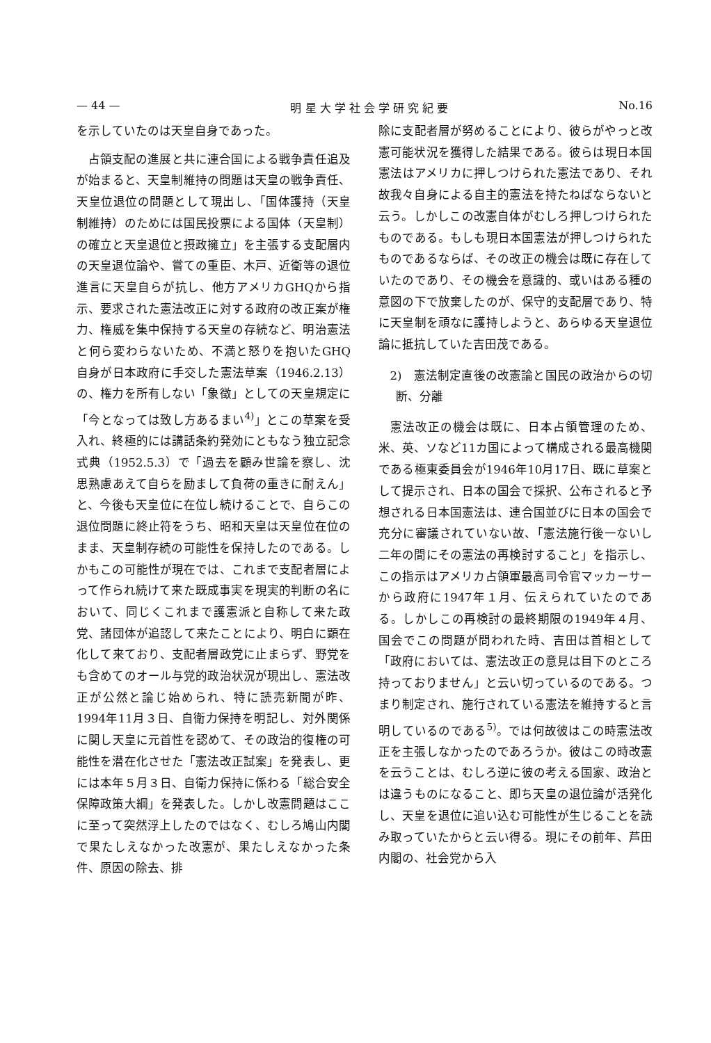— 44 — 明 星 大 学 社 会 学 研 究 紀 要 No.16
を示していたのは天皇自身であった。
占領支配の進展と共に連合国による戦争責任追及が始まると、天皇制維持の問題は天皇の戦争責任、天皇位退位の問題として現出し、「国体護持（天皇制維持）のためには国民投票による国体（天皇制）の確立と天皇退位と摂政擁立」を主張する支配層内の天皇退位論や、嘗ての重臣、木戸、近衛等の退位進言に天皇自らが抗し、他方アメリカGHQから指示、要求された憲法改正に対する政府の改正案が権力、権威を集中保持する天皇の存続など、明治憲法と何ら変わらないため、不満と怒りを抱いたGHQ自身が日本政府に手交した憲法草案（1946.2.13）の、権力を所有しない「象徴」としての天皇規定に「今となっては致し方あるまい<sup>4)</sup>」とこの草案を受入れ、終極的には講話条約発効にともなう独立記念式典（1952.5.3）で「過去を顧み世論を察し、沈思熟慮あえて自らを励まして負荷の重きに耐えん」と、今後も天皇位に在位し続けることで、自らこの退位問題に終止符をうち、昭和天皇は天皇位在位のまま、天皇制存続の可能性を保持したのである。しかもこの可能性が現在では、これまで支配者層によって作られ続けて来た既成事実を現実的判断の名において、同じくこれまで護憲派と自称して来た政党、諸団体が追認して来たことにより、明白に顕在化して来ており、支配者層政党に止まらず、野党をも含めてのオール与党的政治状況が現出し、憲法改正が公然と論じ始められ、特に読売新聞が昨、1994年11月３日、自衛力保持を明記し、対外関係に関し天皇に元首性を認めて、その政治的復権の可能性を潜在化させた「憲法改正試案」を発表し、更には本年５月３日、自衛力保持に係わる「総合安全保障政策大綱」を発表した。しかし改憲問題はここに至って突然浮上したのではなく、むしろ鳩山内閣で果たしえなかった改憲が、果たしえなかった条件、原因の除去、排
除に支配者層が努めることにより、彼らがやっと改憲可能状況を獲得した結果である。彼らは現日本国憲法はアメリカに押しつけられた憲法であり、それ故我々自身による自主的憲法を持たねばならないと云う。しかしこの改憲自体がむしろ押しつけられたものである。もしも現日本国憲法が押しつけられたものであるならば、その改正の機会は既に存在していたのであり、その機会を意識的、或いはある種の意図の下で放棄したのが、保守的支配層であり、特に天皇制を頑なに護持しようと、あらゆる天皇退位論に抵抗していた吉田茂である。
2)　憲法制定直後の改憲論と国民の政治からの切断、分離
憲法改正の機会は既に、日本占領管理のため、米、英、ソなど11カ国によって構成される最高機関である極東委員会が1946年10月17日、既に草案として提示され、日本の国会で採択、公布されると予想される日本国憲法は、連合国並びに日本の国会で充分に審議されていない故、「憲法施行後一ないし二年の間にその憲法の再検討すること」を指示し、この指示はアメリカ占領軍最高司令官マッカーサーから政府に1947年１月、伝えられていたのである。しかしこの再検討の最終期限の1949年４月、国会でこの問題が問われた時、吉田は首相として「政府においては、憲法改正の意見は目下のところ持っておりません」と云い切っているのである。つまり制定され、施行されている憲法を維持すると言明しているのである<sup>5)</sup>。では何故彼はこの時憲法改正を主張しなかったのであろうか。彼はこの時改憲を云うことは、むしろ逆に彼の考える国家、政治とは違うものになること、即ち天皇の退位論が活発化し、天皇を退位に追い込む可能性が生じることを読み取っていたからと云い得る。現にその前年、芦田内閣の、社会党から入